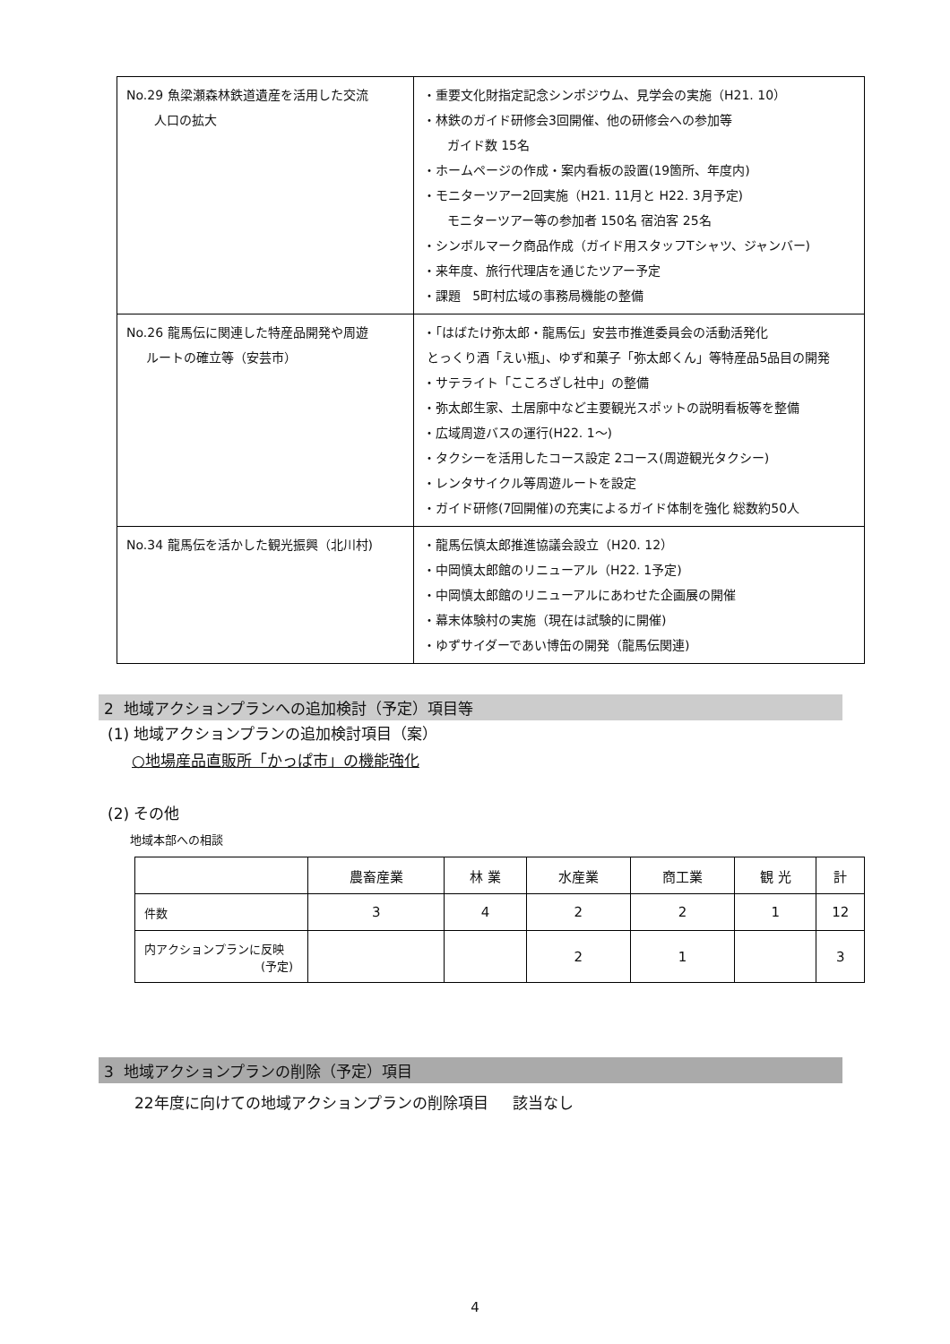| No.29 魚梁瀬森林鉄道遺産を活用した交流 人口の拡大 | ・重要文化財指定記念シンポジウム、見学会の実施（H21. 10） ・林鉄のガイド研修会3回開催、他の研修会への参加等 ガイド数 15名 ・ホームページの作成・案内看板の設置(19箇所、年度内) ・モニターツアー2回実施（H21. 11月と H22. 3月予定) モニターツアー等の参加者 150名 宿泊客 25名 ・シンボルマーク商品作成（ガイド用スタッフTシャツ、ジャンバー) ・来年度、旅行代理店を通じたツアー予定 ・課題 5町村広域の事務局機能の整備 |
| No.26 龍馬伝に関連した特産品開発や周遊 ルートの確立等（安芸市） | ・「はばたけ弥太郎・龍馬伝」安芸市推進委員会の活動活発化 とっくり酒「えい瓶」、ゆず和菓子「弥太郎くん」等特産品5品目の開発 ・サテライト「こころざし社中」の整備 ・弥太郎生家、土居廓中など主要観光スポットの説明看板等を整備 ・広域周遊バスの運行(H22. 1～) ・タクシーを活用したコース設定 2コース(周遊観光タクシー) ・レンタサイクル等周遊ルートを設定 ・ガイド研修(7回開催)の充実によるガイド体制を強化 総数約50人 |
| No.34 龍馬伝を活かした観光振興（北川村) | ・龍馬伝慎太郎推進協議会設立（H20. 12） ・中岡慎太郎館のリニューアル（H22. 1予定) ・中岡慎太郎館のリニューアルにあわせた企画展の開催 ・幕末体験村の実施（現在は試験的に開催) ・ゆずサイダーであい博缶の開発（龍馬伝関連) |
2 地域アクションプランへの追加検討（予定）項目等
(1) 地域アクションプランの追加検討項目（案）
○地場産品直販所「かっぱ市」の機能強化
(2) その他
地域本部への相談
| | 農畜産業 | 林 業 | 水産業 | 商工業 | 観 光 | 計 |
| --- | --- | --- | --- | --- | --- | --- |
| 件数 | 3 | 4 | 2 | 2 | 1 | 12 |
| 内アクションプランに反映 (予定) | | | 2 | 1 | | 3 |
3 地域アクションプランの削除（予定）項目
22年度に向けての地域アクションプランの削除項目 該当なし
4